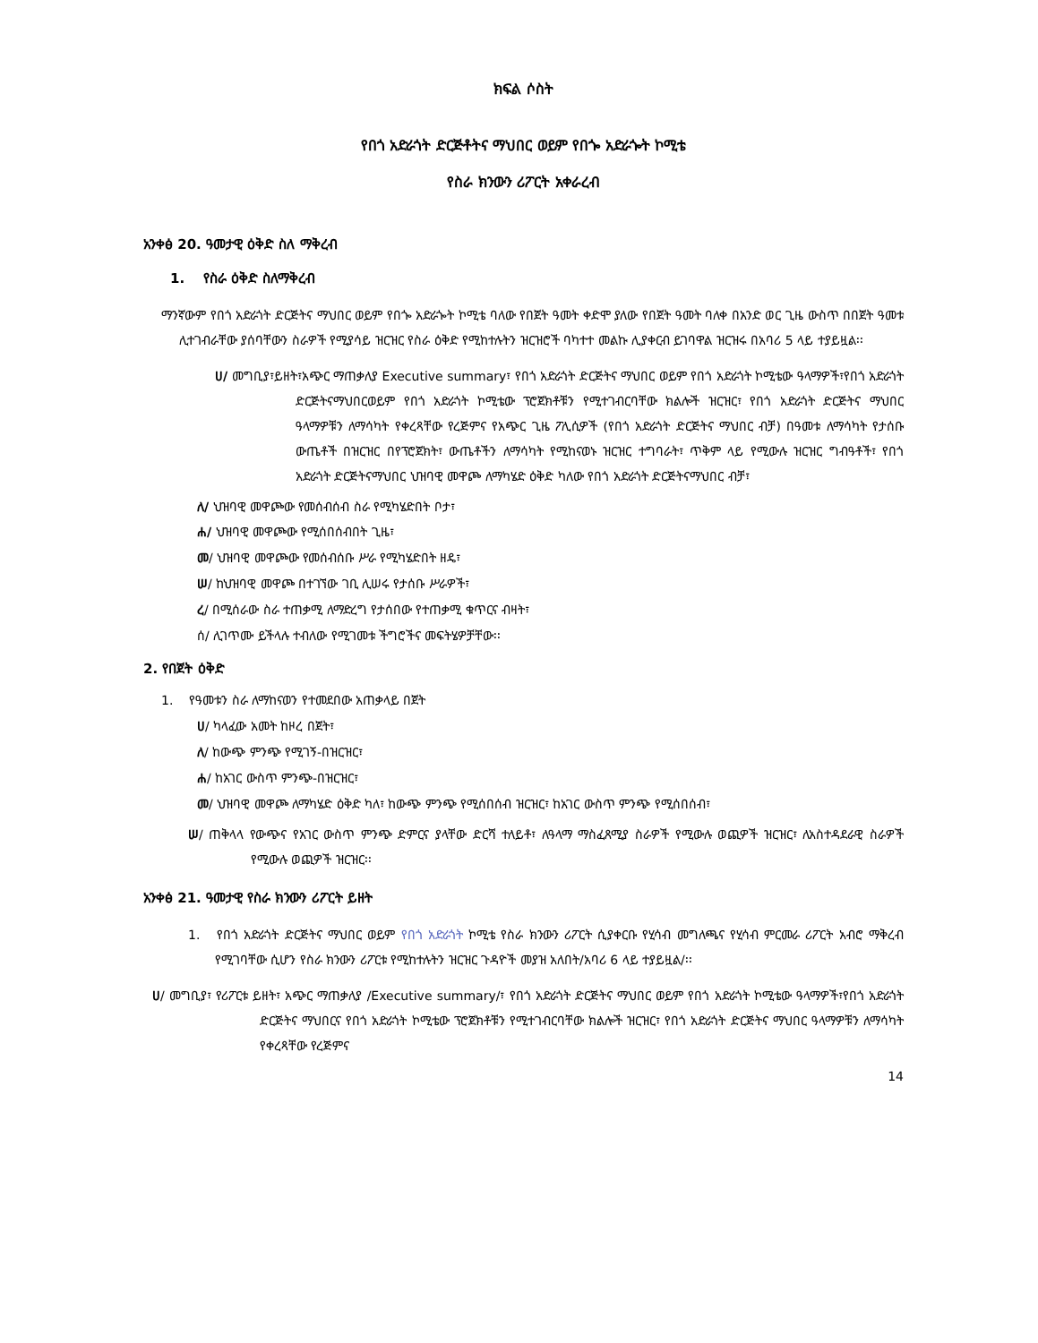ክፍል ሶስት
የበጎ አድራጎት ድርጅቶትና ማህበር ወይም የበጐ አድራጐት ኮሚቴ
የስራ ክንውን ሪፖርት አቀራረብ
አንቀፅ 20. ዓመታዊ ዕቅድ ስለ ማቅረብ
1. የስራ ዕቅድ ስለማቅረብ
ማንኛውም የበጎ አድራጎት ድርጅትና ማህበር ወይም የበጐ አድራጐት ኮሚቴ ባለው የበጀት ዓመት ቀድሞ ያለው የበጀት ዓመት ባለቀ በአንድ ወር ጊዜ ውስጥ በበጀት ዓመቱ ሊተገብራቸው ያሰባቸውን ስራዎች የሚያሳይ ዝርዝር የስራ ዕቅድ የሚከተሉትን ዝርዝሮች ባካተተ መልኩ ሊያቀርብ ይገባዋል ዝርዝሩ በአባሪ 5 ላይ ተያይዟል፡፡
ሀ/ መግቢያ፣ይዘት፣አጭር ማጠቃለያ Executive summary፣ የበጎ አድራጎት ድርጅትና ማህበር ወይም የበጎ አድራጎት ኮሚቴው ዓላማዎች፣የበጎ አድራጎት ድርጅትናማህበርወይም የበጎ አድራጎት ኮሚቴው ፕሮጀክቶቹን የሚተገብርባቸው ክልሎች ዝርዝር፣ የበጎ አድራጎት ድርጅትና ማህበር ዓላማዎቹን ለማሳካት የቀረጻቸው የረጅምና የአጭር ጊዜ ፖሊሲዎች (የበጎ አድራጎት ድርጅትና ማህበር ብቻ) በዓመቱ ለማሳካት የታሰቡ ውጤቶች በዝርዝር በየፕሮጀክት፣ ውጤቶችን ለማሳካት የሚከናወኑ ዝርዝር ተግባራት፣ ጥቅም ላይ የሚውሉ ዝርዝር ግብዓቶች፣ የበጎ አድራጎት ድርጅትናማህበር ህዝባዊ መዋጮ ለማካሄድ ዕቅድ ካለው የበጎ አድራጎት ድርጅትናማህበር ብቻ፣
ለ/ ህዝባዊ መዋጮው የመሰብሰብ ስራ የሚካሄድበት ቦታ፣
ሐ/ ህዝባዊ መዋጮው የሚሰበሰብበት ጊዜ፣
መ/ ህዝባዊ መዋጮው የመሰብሰቡ ሥራ የሚካሄድበት ዘዴ፣
ሠ/ ከህዝባዊ መዋጮ በተገኘው ገቢ ሊሠሩ የታሰቡ ሥራዎች፣
ረ/ በሚሰራው ስራ ተጠቃሚ ለማድረግ የታሰበው የተጠቃሚ ቁጥርና ብዛት፣
ሰ/ ሊገጥሙ ይችላሉ ተብለው የሚገመቱ ችግሮችና መፍትሄዎቻቸው፡፡
2. የበጀት ዕቅድ
1. የዓመቱን ስራ ለማከናወን የተመደበው አጠቃላይ በጀት
ሀ/ ካላፈው አመት ከዞረ በጀት፣
ለ/ ከውጭ ምንጭ የሚገኝ-በዝርዝር፣
ሐ/ ከአገር ውስጥ ምንጭ-በዝርዝር፣
መ/ ህዝባዊ መዋጮ ለማካሄድ ዕቅድ ካለ፣ ከውጭ ምንጭ የሚሰበሰብ ዝርዝር፣ ከአገር ውስጥ ምንጭ የሚሰበሰብ፣
ሠ/ ጠቅላላ የውጭና የአገር ውስጥ ምንጭ ድምርና ያላቸው ድርሻ ተለይቶ፣ ለዓላማ ማስፈጸሚያ ስራዎች የሚውሉ ወጪዎች ዝርዝር፣ ለአስተዳደራዊ ስራዎች የሚውሉ ወጪዎች ዝርዝር፡፡
አንቀፅ 21. ዓመታዊ የስራ ክንውን ሪፖርት ይዘት
1. የበጎ አድራጎት ድርጅትና ማህበር ወይም የበጎ አድራጎት ኮሚቴ የስራ ክንውን ሪፖርት ሲያቀርቡ የሂሳብ መግለጫና የሂሳብ ምርመራ ሪፖርት አብሮ ማቅረብ የሚገባቸው ሲሆን የስራ ክንውን ሪፖርቱ የሚከተሉትን ዝርዝር ጉዳዮች መያዝ አለበት/አባሪ 6 ላይ ተያይዟል/፡፡
ሀ/ መግቢያ፣ የሪፖርቱ ይዘት፣ አጭር ማጠቃለያ /Executive summary/፣ የበጎ አድራጎት ድርጅትና ማህበር ወይም የበጎ አድራጎት ኮሚቴው ዓላማዎች፣የበጎ አድራጎት ድርጅትና ማህበርና የበጎ አድራጎት ኮሚቴው ፕሮጀክቶቹን የሚተገብርባቸው ክልሎች ዝርዝር፣ የበጎ አድራጎት ድርጅትና ማህበር ዓላማዎቹን ለማሳካት የቀረጻቸው የረጅምና
14